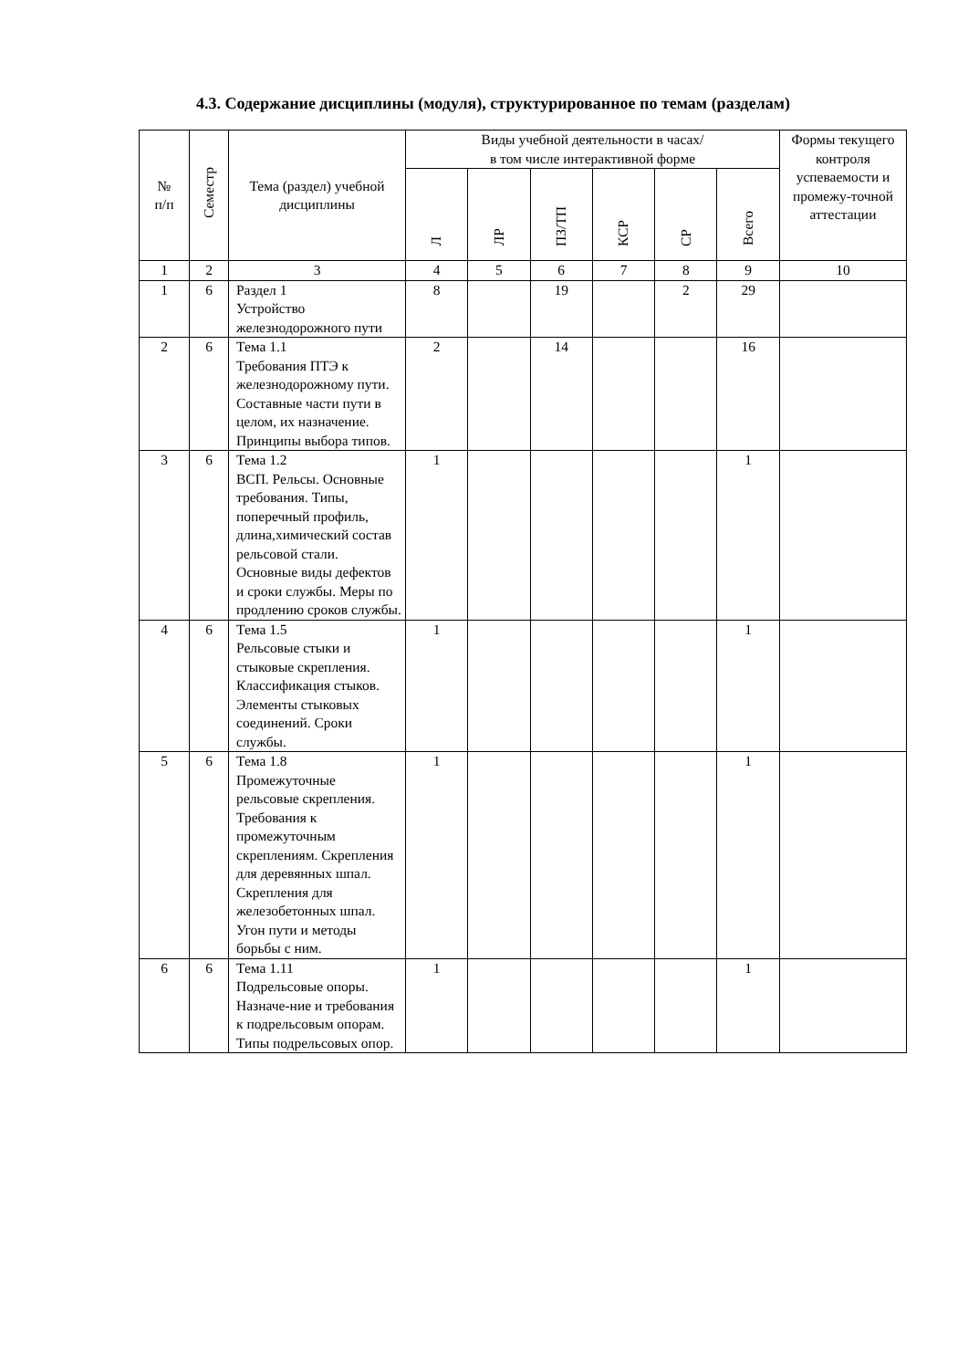4.3. Содержание дисциплины (модуля), структурированное по темам (разделам)
| № п/п | Семестр | Тема (раздел) учебной дисциплины | Виды учебной деятельности в часах/ в том числе интерактивной форме | | | | | | Формы текущего контроля успеваемости и промежу-точной аттестации |
| --- | --- | --- | --- | --- | --- | --- | --- | --- | --- |
| | | | Л | ЛР | ПЗ/ТП | КСР | СР | Всего | |
| 1 | 2 | 3 | 4 | 5 | 6 | 7 | 8 | 9 | 10 |
| 1 | 6 | Раздел 1 Устройство железнодорожного пути | 8 | | 19 | | 2 | 29 | |
| 2 | 6 | Тема 1.1 Требования ПТЭ к железнодорожному пути. Составные части пути в целом, их назначение. Принципы выбора типов. | 2 | | 14 | | | 16 | |
| 3 | 6 | Тема 1.2 ВСП. Рельсы. Основные требования. Типы, поперечный профиль, длина,химический состав рельсовой стали. Основные виды дефектов и сроки службы. Меры по продлению сроков службы. | 1 | | | | | 1 | |
| 4 | 6 | Тема 1.5 Рельсовые стыки и стыковые скрепления. Классификация стыков. Элементы стыковых соединений. Сроки службы. | 1 | | | | | 1 | |
| 5 | 6 | Тема 1.8 Промежуточные рельсовые скрепления. Требования к промежуточным скреплениям. Скрепления для деревянных шпал. Скрепления для железобетонных шпал. Угон пути и методы борьбы с ним. | 1 | | | | | 1 | |
| 6 | 6 | Тема 1.11 Подрельсовые опоры. Назначе-ние и требования к подрельсовым опорам. Типы подрельсовых опор. | 1 | | | | | 1 | |